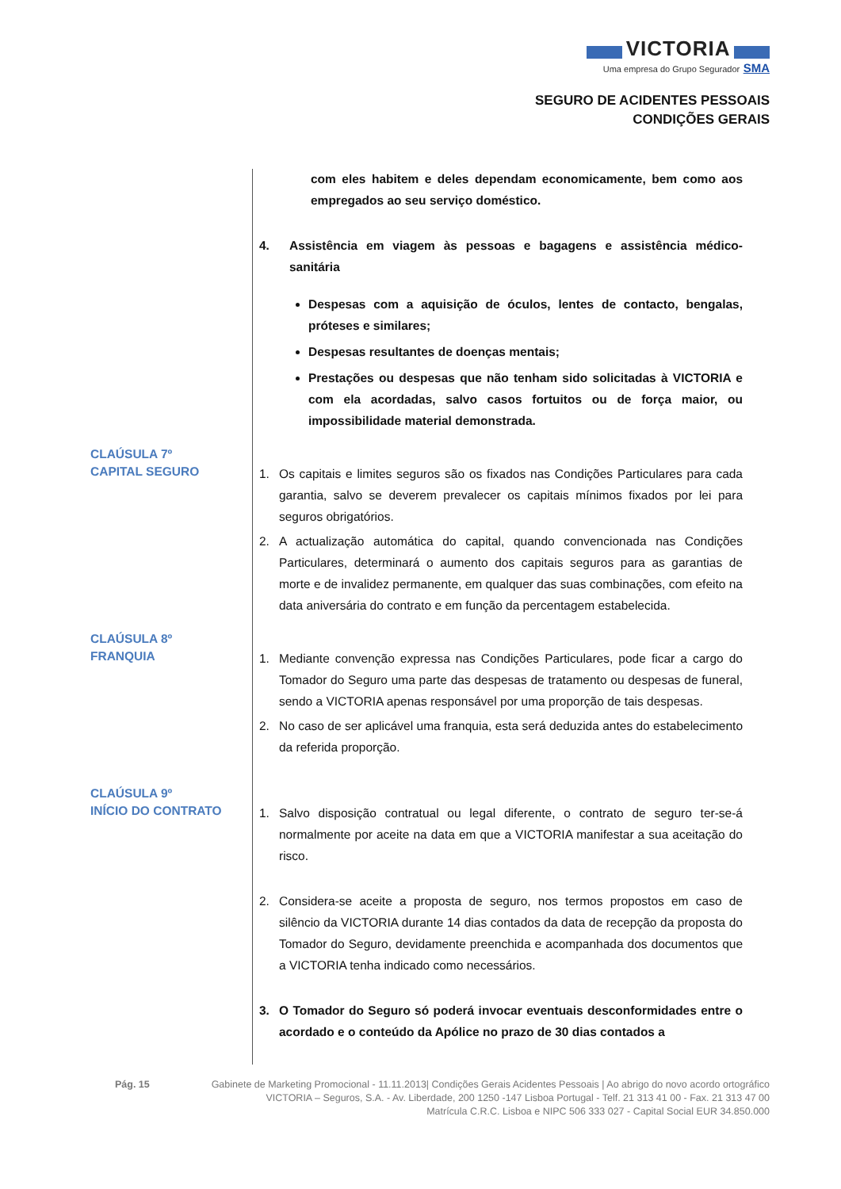VICTORIA
Uma empresa do Grupo Segurador SMA
SEGURO DE ACIDENTES PESSOAIS
CONDIÇÕES GERAIS
com eles habitem e deles dependam economicamente, bem como aos empregados ao seu serviço doméstico.
4. Assistência em viagem às pessoas e bagagens e assistência médico-sanitária
Despesas com a aquisição de óculos, lentes de contacto, bengalas, próteses e similares;
Despesas resultantes de doenças mentais;
Prestações ou despesas que não tenham sido solicitadas à VICTORIA e com ela acordadas, salvo casos fortuitos ou de força maior, ou impossibilidade material demonstrada.
CLAÚSULA 7º
CAPITAL SEGURO
1. Os capitais e limites seguros são os fixados nas Condições Particulares para cada garantia, salvo se deverem prevalecer os capitais mínimos fixados por lei para seguros obrigatórios.
2. A actualização automática do capital, quando convencionada nas Condições Particulares, determinará o aumento dos capitais seguros para as garantias de morte e de invalidez permanente, em qualquer das suas combinações, com efeito na data aniversária do contrato e em função da percentagem estabelecida.
CLAÚSULA 8º
FRANQUIA
1. Mediante convenção expressa nas Condições Particulares, pode ficar a cargo do Tomador do Seguro uma parte das despesas de tratamento ou despesas de funeral, sendo a VICTORIA apenas responsável por uma proporção de tais despesas.
2. No caso de ser aplicável uma franquia, esta será deduzida antes do estabelecimento da referida proporção.
CLAÚSULA 9º
INÍCIO DO CONTRATO
1. Salvo disposição contratual ou legal diferente, o contrato de seguro ter-se-á normalmente por aceite na data em que a VICTORIA manifestar a sua aceitação do risco.
2. Considera-se aceite a proposta de seguro, nos termos propostos em caso de silêncio da VICTORIA durante 14 dias contados da data de recepção da proposta do Tomador do Seguro, devidamente preenchida e acompanhada dos documentos que a VICTORIA tenha indicado como necessários.
3. O Tomador do Seguro só poderá invocar eventuais desconformidades entre o acordado e o conteúdo da Apólice no prazo de 30 dias contados a
Pág. 15 Gabinete de Marketing Promocional - 11.11.2013| Condições Gerais Acidentes Pessoais | Ao abrigo do novo acordo ortográfico
VICTORIA – Seguros, S.A. - Av. Liberdade, 200 1250 -147 Lisboa Portugal - Telf. 21 313 41 00 - Fax. 21 313 47 00
Matrícula C.R.C. Lisboa e NIPC 506 333 027 - Capital Social EUR 34.850.000